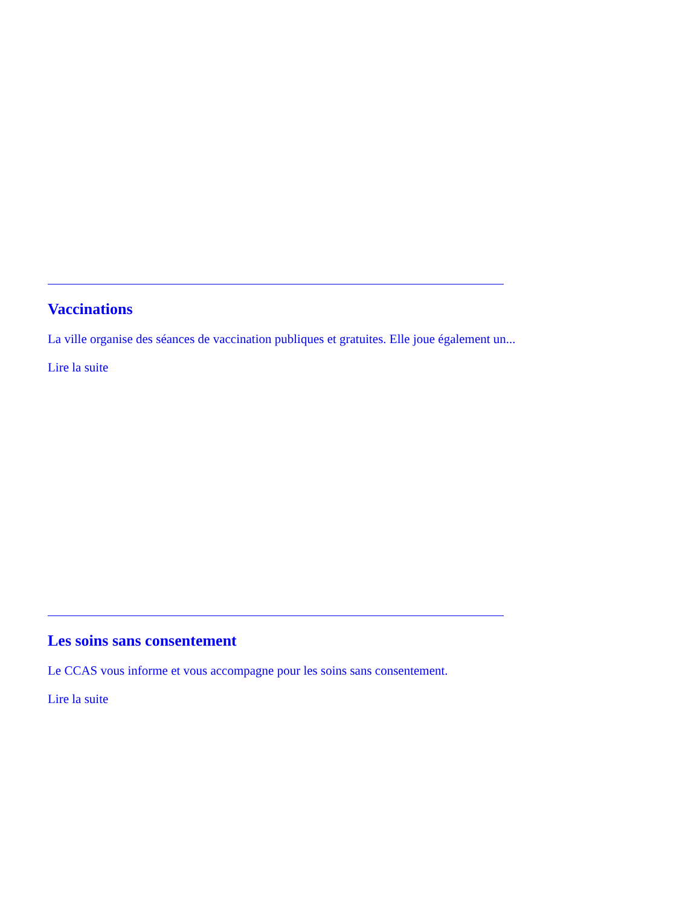Vaccinations
La ville organise des séances de vaccination publiques et gratuites. Elle joue également un...
Lire la suite
Les soins sans consentement
Le CCAS vous informe et vous accompagne pour les soins sans consentement.
Lire la suite